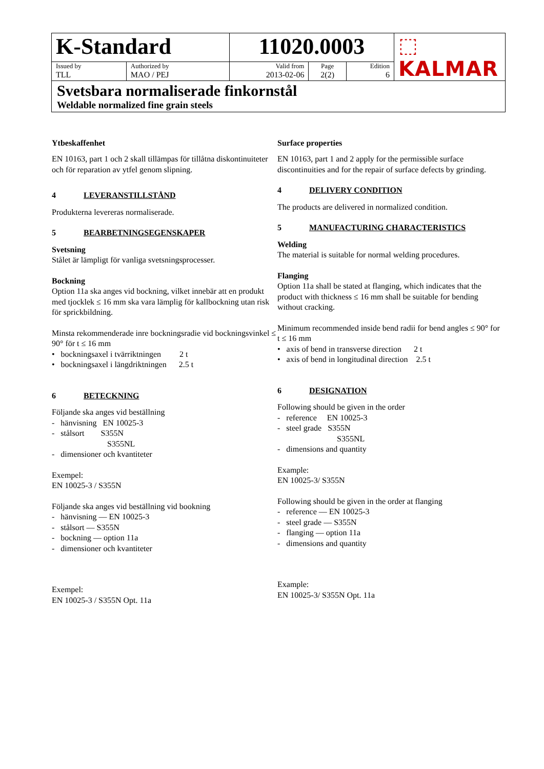| K-Standard | | 11020.0003 | | | ⬚ KALMAR |
| Issued by TLL | Authorized by MAO / PEJ | Valid from 2013-02-06 | Page 2(2) | Edition 6 | |
| Svetsbara normaliserade finkornstål Weldable normalized fine grain steels | | | | | |
Ytbeskaffenhet
EN 10163, part 1 och 2 skall tillämpas för tillåtna diskontinuiteter och för reparation av ytfel genom slipning.
4 LEVERANSTILLSTÅND
Produkterna levereras normaliserade.
5 BEARBETNINGSEGENSKAPER
Svetsning
Stålet är lämpligt för vanliga svetsningsprocesser.
Bockning
Option 11a ska anges vid bockning, vilket innebär att en produkt med tjocklek ≤ 16 mm ska vara lämplig för kallbockning utan risk för sprickbildning.
Minsta rekommenderade inre bockningsradie vid bockningsvinkel ≤ 90° för t ≤ 16 mm
• bockningsaxel i tvärriktningen 2 t
• bockningsaxel i längdriktningen 2.5 t
6 BETECKNING
Följande ska anges vid beställning
- hänvisning EN 10025-3
- stålsort S355N
S355NL
- dimensioner och kvantiteter
Exempel:
EN 10025-3 / S355N
Följande ska anges vid beställning vid bookning
- hänvisning — EN 10025-3
- stålsort — S355N
- bockning — option 11a
- dimensioner och kvantiteter
Exempel:
EN 10025-3 / S355N Opt. 11a
Surface properties
EN 10163, part 1 and 2 apply for the permissible surface discontinuities and for the repair of surface defects by grinding.
4 DELIVERY CONDITION
The products are delivered in normalized condition.
5 MANUFACTURING CHARACTERISTICS
Welding
The material is suitable for normal welding procedures.
Flanging
Option 11a shall be stated at flanging, which indicates that the product with thickness ≤ 16 mm shall be suitable for bending without cracking.
Minimum recommended inside bend radii for bend angles ≤ 90° for t ≤ 16 mm
• axis of bend in transverse direction 2 t
• axis of bend in longitudinal direction 2.5 t
6 DESIGNATION
Following should be given in the order
- reference EN 10025-3
- steel grade S355N
S355NL
- dimensions and quantity
Example:
EN 10025-3/ S355N
Following should be given in the order at flanging
- reference — EN 10025-3
- steel grade — S355N
- flanging — option 11a
- dimensions and quantity
Example:
EN 10025-3/ S355N Opt. 11a